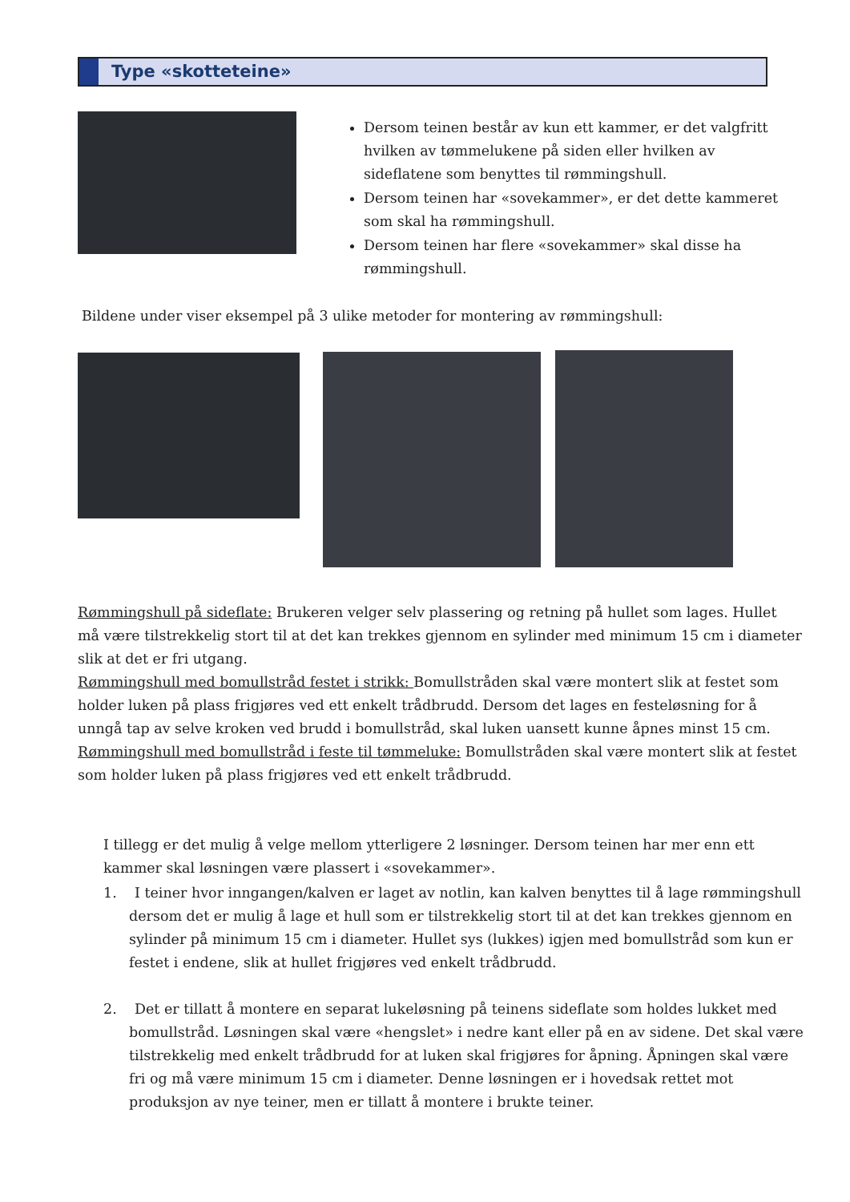Type «skotteteine»
Dersom teinen består av kun ett kammer, er det valgfritt hvilken av tømmelukene på siden eller hvilken av sideflatene som benyttes til rømmingshull.
Dersom teinen har «sovekammer», er det dette kammeret som skal ha rømmingshull.
Dersom teinen har flere «sovekammer» skal disse ha rømmingshull.
Bildene under viser eksempel på 3 ulike metoder for montering av rømmingshull:
Rømmingshull på sideflate: Brukeren velger selv plassering og retning på hullet som lages. Hullet må være tilstrekkelig stort til at det kan trekkes gjennom en sylinder med minimum 15 cm i diameter slik at det er fri utgang.
Rømmingshull med bomullstråd festet i strikk: Bomullstråden skal være montert slik at festet som holder luken på plass frigjøres ved ett enkelt trådbrudd. Dersom det lages en festeløsning for å unngå tap av selve kroken ved brudd i bomullstråd, skal luken uansett kunne åpnes minst 15 cm.
Rømmingshull med bomullstråd i feste til tømmeluke: Bomullstråden skal være montert slik at festet som holder luken på plass frigjøres ved ett enkelt trådbrudd.
I tillegg er det mulig å velge mellom ytterligere 2 løsninger. Dersom teinen har mer enn ett kammer skal løsningen være plassert i «sovekammer».
1. I teiner hvor inngangen/kalven er laget av notlin, kan kalven benyttes til å lage rømmingshull dersom det er mulig å lage et hull som er tilstrekkelig stort til at det kan trekkes gjennom en sylinder på minimum 15 cm i diameter. Hullet sys (lukkes) igjen med bomullstråd som kun er festet i endene, slik at hullet frigjøres ved enkelt trådbrudd.
2. Det er tillatt å montere en separat lukeløsning på teinens sideflate som holdes lukket med bomullstråd. Løsningen skal være «hengslet» i nedre kant eller på en av sidene. Det skal være tilstrekkelig med enkelt trådbrudd for at luken skal frigjøres for åpning. Åpningen skal være fri og må være minimum 15 cm i diameter. Denne løsningen er i hovedsak rettet mot produksjon av nye teiner, men er tillatt å montere i brukte teiner.